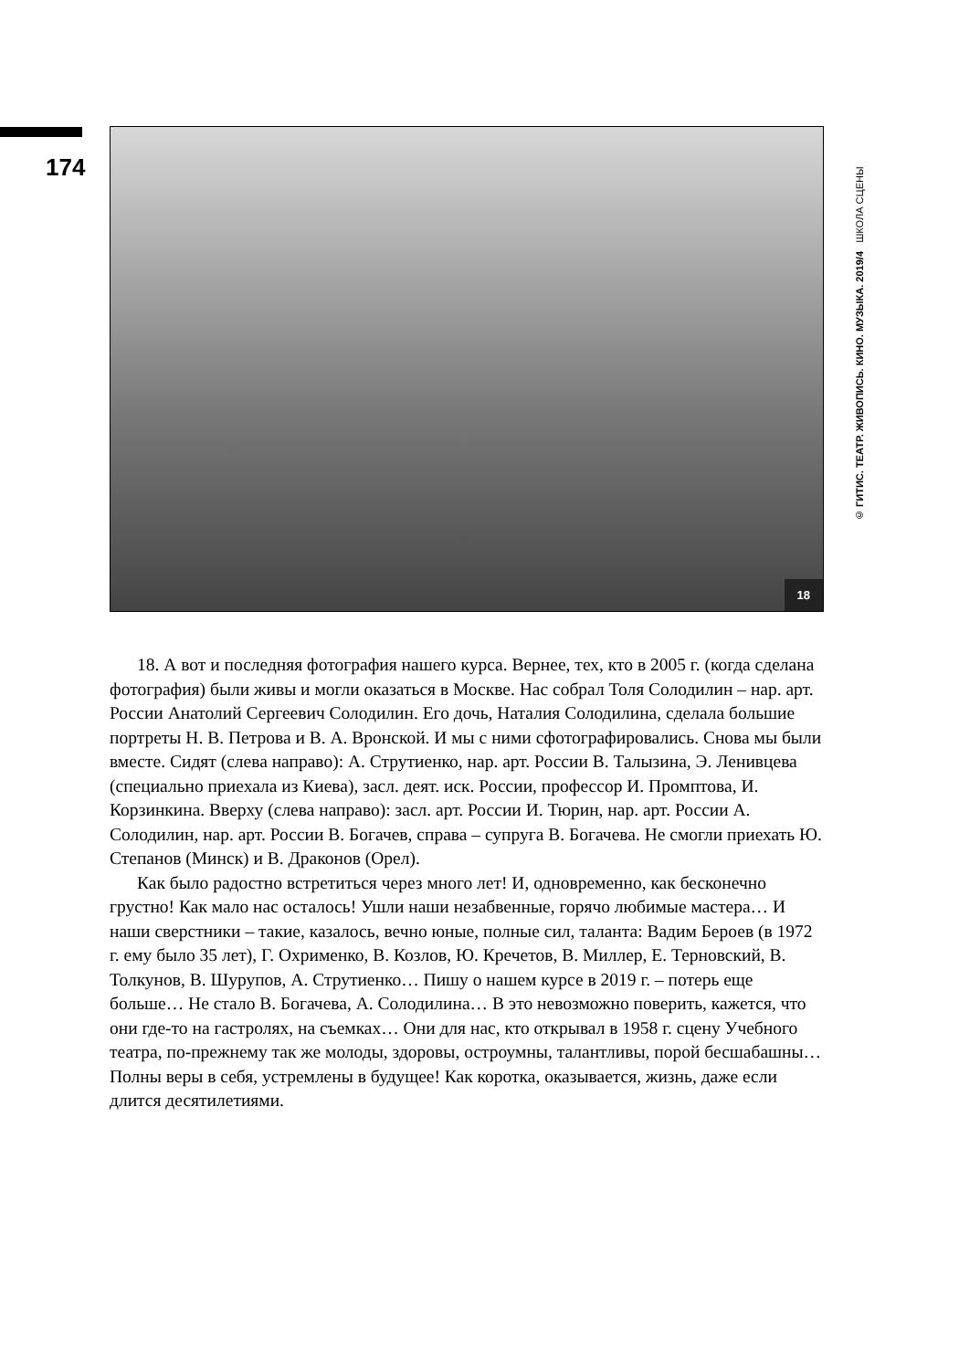174
18
© ГИТИС. ТЕАТР. ЖИВОПИСЬ. КИНО. МУЗЫКА. 2019/4 ШКОЛА СЦЕНЫ
18. А вот и последняя фотография нашего курса. Вернее, тех, кто в 2005 г. (когда сделана фотография) были живы и могли оказаться в Москве. Нас собрал Толя Солодилин – нар. арт. России Анатолий Сергеевич Солодилин. Его дочь, Наталия Солодилина, сделала большие портреты Н. В. Петрова и В. А. Вронской. И мы с ними сфотографировались. Снова мы были вместе. Сидят (слева направо): А. Струтиенко, нар. арт. России В. Талызина, Э. Ленивцева (специально приехала из Киева), засл. деят. иск. России, профессор И. Промптова, И. Корзинкина. Вверху (слева направо): засл. арт. России И. Тюрин, нар. арт. России А. Солодилин, нар. арт. России В. Богачев, справа – супруга В. Богачева. Не смогли приехать Ю. Степанов (Минск) и В. Драконов (Орел).
Как было радостно встретиться через много лет! И, одновременно, как бесконечно грустно! Как мало нас осталось! Ушли наши незабвенные, горячо любимые мастера… И наши сверстники – такие, казалось, вечно юные, полные сил, таланта: Вадим Бероев (в 1972 г. ему было 35 лет), Г. Охрименко, В. Козлов, Ю. Кречетов, В. Миллер, Е. Терновский, В. Толкунов, В. Шурупов, А. Струтиенко… Пишу о нашем курсе в 2019 г. – потерь еще больше… Не стало В. Богачева, А. Солодилина… В это невозможно поверить, кажется, что они где-то на гастролях, на съемках… Они для нас, кто открывал в 1958 г. сцену Учебного театра, по-прежнему так же молоды, здоровы, остроумны, талантливы, порой бесшабашны… Полны веры в себя, устремлены в будущее! Как коротка, оказывается, жизнь, даже если длится десятилетиями.